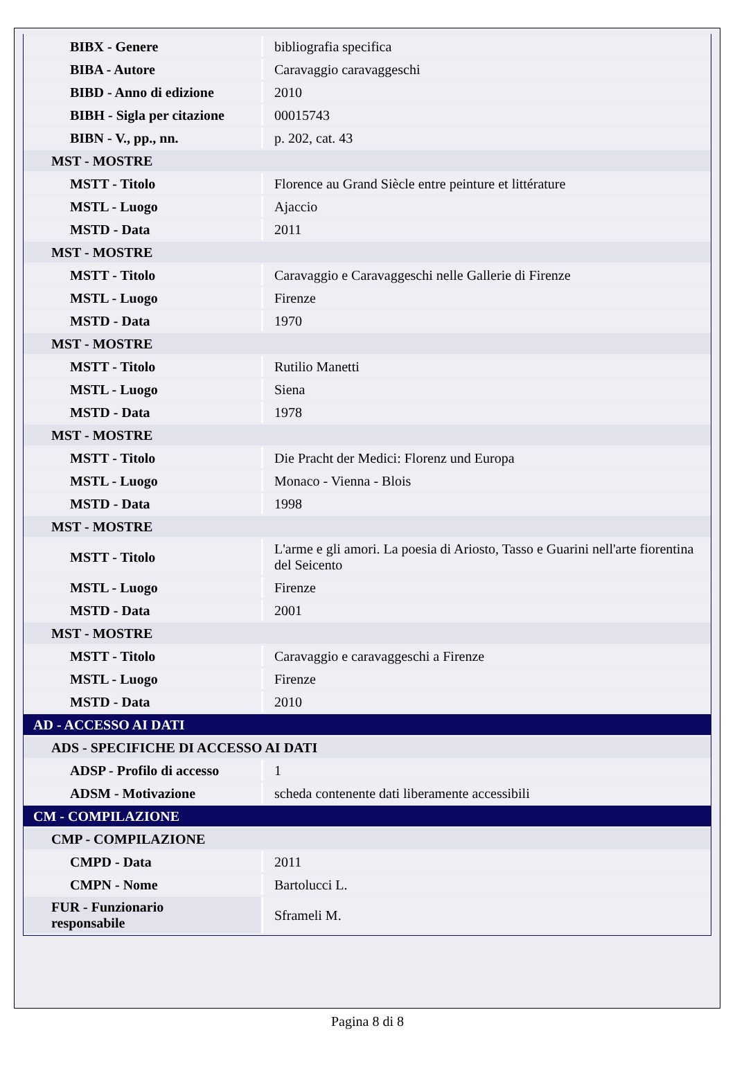| BIBX - Genere | bibliografia specifica |
| BIBA - Autore | Caravaggio caravaggeschi |
| BIBD - Anno di edizione | 2010 |
| BIBH - Sigla per citazione | 00015743 |
| BIBN - V., pp., nn. | p. 202, cat. 43 |
| MST - MOSTRE | |
| MSTT - Titolo | Florence au Grand Siècle entre peinture et littérature |
| MSTL - Luogo | Ajaccio |
| MSTD - Data | 2011 |
| MST - MOSTRE | |
| MSTT - Titolo | Caravaggio e Caravaggeschi nelle Gallerie di Firenze |
| MSTL - Luogo | Firenze |
| MSTD - Data | 1970 |
| MST - MOSTRE | |
| MSTT - Titolo | Rutilio Manetti |
| MSTL - Luogo | Siena |
| MSTD - Data | 1978 |
| MST - MOSTRE | |
| MSTT - Titolo | Die Pracht der Medici: Florenz und Europa |
| MSTL - Luogo | Monaco - Vienna - Blois |
| MSTD - Data | 1998 |
| MST - MOSTRE | |
| MSTT - Titolo | L'arme e gli amori. La poesia di Ariosto, Tasso e Guarini nell'arte fiorentina del Seicento |
| MSTL - Luogo | Firenze |
| MSTD - Data | 2001 |
| MST - MOSTRE | |
| MSTT - Titolo | Caravaggio e caravaggeschi a Firenze |
| MSTL - Luogo | Firenze |
| MSTD - Data | 2010 |
| AD - ACCESSO AI DATI | |
| ADS - SPECIFICHE DI ACCESSO AI DATI | |
| ADSP - Profilo di accesso | 1 |
| ADSM - Motivazione | scheda contenente dati liberamente accessibili |
| CM - COMPILAZIONE | |
| CMP - COMPILAZIONE | |
| CMPD - Data | 2011 |
| CMPN - Nome | Bartolucci L. |
| FUR - Funzionario responsabile | Sframeli M. |
Pagina 8 di 8